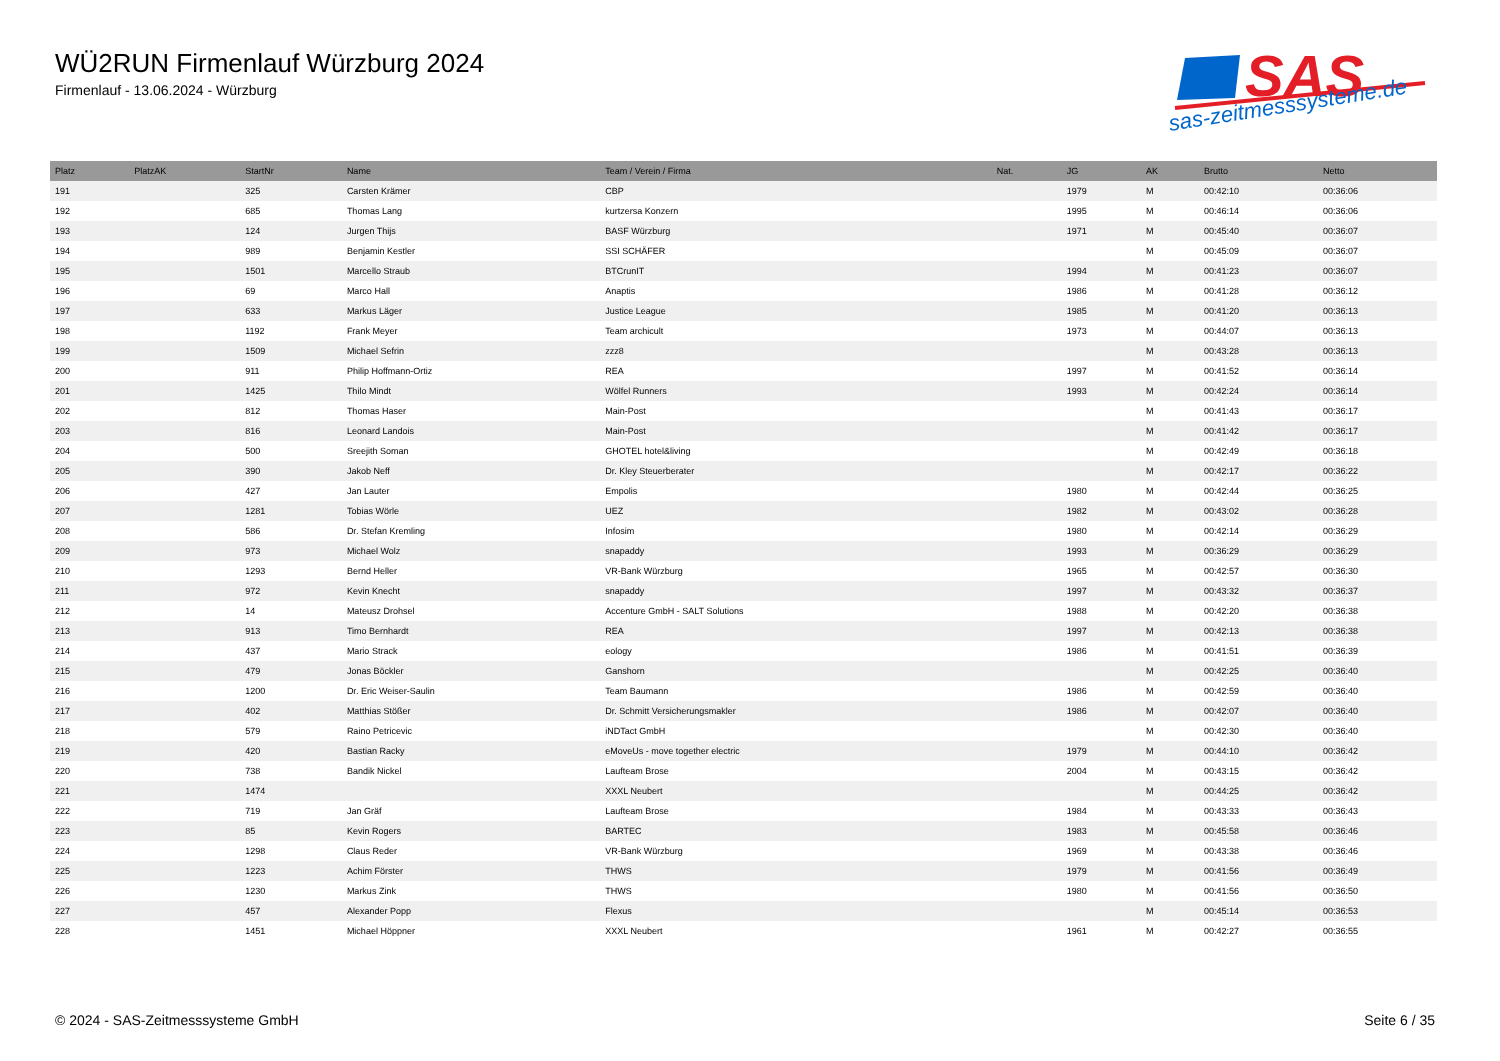WÜ2RUN Firmenlauf Würzburg 2024
Firmenlauf - 13.06.2024 - Würzburg
SAS
sas-zeitmesssysteme.de
| Platz | PlatzAK | StartNr | Name | Team / Verein / Firma | Nat. | JG | AK | Brutto | Netto |
| --- | --- | --- | --- | --- | --- | --- | --- | --- | --- |
| 191 | | 325 | Carsten Krämer | CBP | | 1979 | M | 00:42:10 | 00:36:06 |
| 192 | | 685 | Thomas Lang | kurtzersa Konzern | | 1995 | M | 00:46:14 | 00:36:06 |
| 193 | | 124 | Jurgen Thijs | BASF Würzburg | | 1971 | M | 00:45:40 | 00:36:07 |
| 194 | | 989 | Benjamin Kestler | SSI SCHÄFER | | | M | 00:45:09 | 00:36:07 |
| 195 | | 1501 | Marcello Straub | BTCrunIT | | 1994 | M | 00:41:23 | 00:36:07 |
| 196 | | 69 | Marco Hall | Anaptis | | 1986 | M | 00:41:28 | 00:36:12 |
| 197 | | 633 | Markus Läger | Justice League | | 1985 | M | 00:41:20 | 00:36:13 |
| 198 | | 1192 | Frank Meyer | Team archicult | | 1973 | M | 00:44:07 | 00:36:13 |
| 199 | | 1509 | Michael Sefrin | zzz8 | | | M | 00:43:28 | 00:36:13 |
| 200 | | 911 | Philip Hoffmann-Ortiz | REA | | 1997 | M | 00:41:52 | 00:36:14 |
| 201 | | 1425 | Thilo Mindt | Wölfel Runners | | 1993 | M | 00:42:24 | 00:36:14 |
| 202 | | 812 | Thomas Haser | Main-Post | | | M | 00:41:43 | 00:36:17 |
| 203 | | 816 | Leonard Landois | Main-Post | | | M | 00:41:42 | 00:36:17 |
| 204 | | 500 | Sreejith Soman | GHOTEL hotel&living | | | M | 00:42:49 | 00:36:18 |
| 205 | | 390 | Jakob Neff | Dr. Kley Steuerberater | | | M | 00:42:17 | 00:36:22 |
| 206 | | 427 | Jan Lauter | Empolis | | 1980 | M | 00:42:44 | 00:36:25 |
| 207 | | 1281 | Tobias Wörle | UEZ | | 1982 | M | 00:43:02 | 00:36:28 |
| 208 | | 586 | Dr. Stefan Kremling | Infosim | | 1980 | M | 00:42:14 | 00:36:29 |
| 209 | | 973 | Michael Wolz | snapaddy | | 1993 | M | 00:36:29 | 00:36:29 |
| 210 | | 1293 | Bernd Heller | VR-Bank Würzburg | | 1965 | M | 00:42:57 | 00:36:30 |
| 211 | | 972 | Kevin Knecht | snapaddy | | 1997 | M | 00:43:32 | 00:36:37 |
| 212 | | 14 | Mateusz Drohsel | Accenture GmbH - SALT Solutions | | 1988 | M | 00:42:20 | 00:36:38 |
| 213 | | 913 | Timo Bernhardt | REA | | 1997 | M | 00:42:13 | 00:36:38 |
| 214 | | 437 | Mario Strack | eology | | 1986 | M | 00:41:51 | 00:36:39 |
| 215 | | 479 | Jonas Böckler | Ganshorn | | | M | 00:42:25 | 00:36:40 |
| 216 | | 1200 | Dr. Eric Weiser-Saulin | Team Baumann | | 1986 | M | 00:42:59 | 00:36:40 |
| 217 | | 402 | Matthias Stößer | Dr. Schmitt Versicherungsmakler | | 1986 | M | 00:42:07 | 00:36:40 |
| 218 | | 579 | Raino Petricevic | iNDTact GmbH | | | M | 00:42:30 | 00:36:40 |
| 219 | | 420 | Bastian Racky | eMoveUs - move together electric | | 1979 | M | 00:44:10 | 00:36:42 |
| 220 | | 738 | Bandik Nickel | Laufteam Brose | | 2004 | M | 00:43:15 | 00:36:42 |
| 221 | | 1474 | | XXXL Neubert | | | M | 00:44:25 | 00:36:42 |
| 222 | | 719 | Jan Gräf | Laufteam Brose | | 1984 | M | 00:43:33 | 00:36:43 |
| 223 | | 85 | Kevin Rogers | BARTEC | | 1983 | M | 00:45:58 | 00:36:46 |
| 224 | | 1298 | Claus Reder | VR-Bank Würzburg | | 1969 | M | 00:43:38 | 00:36:46 |
| 225 | | 1223 | Achim Förster | THWS | | 1979 | M | 00:41:56 | 00:36:49 |
| 226 | | 1230 | Markus Zink | THWS | | 1980 | M | 00:41:56 | 00:36:50 |
| 227 | | 457 | Alexander Popp | Flexus | | | M | 00:45:14 | 00:36:53 |
| 228 | | 1451 | Michael Höppner | XXXL Neubert | | 1961 | M | 00:42:27 | 00:36:55 |
© 2024 - SAS-Zeitmesssysteme GmbH Seite 6 / 35